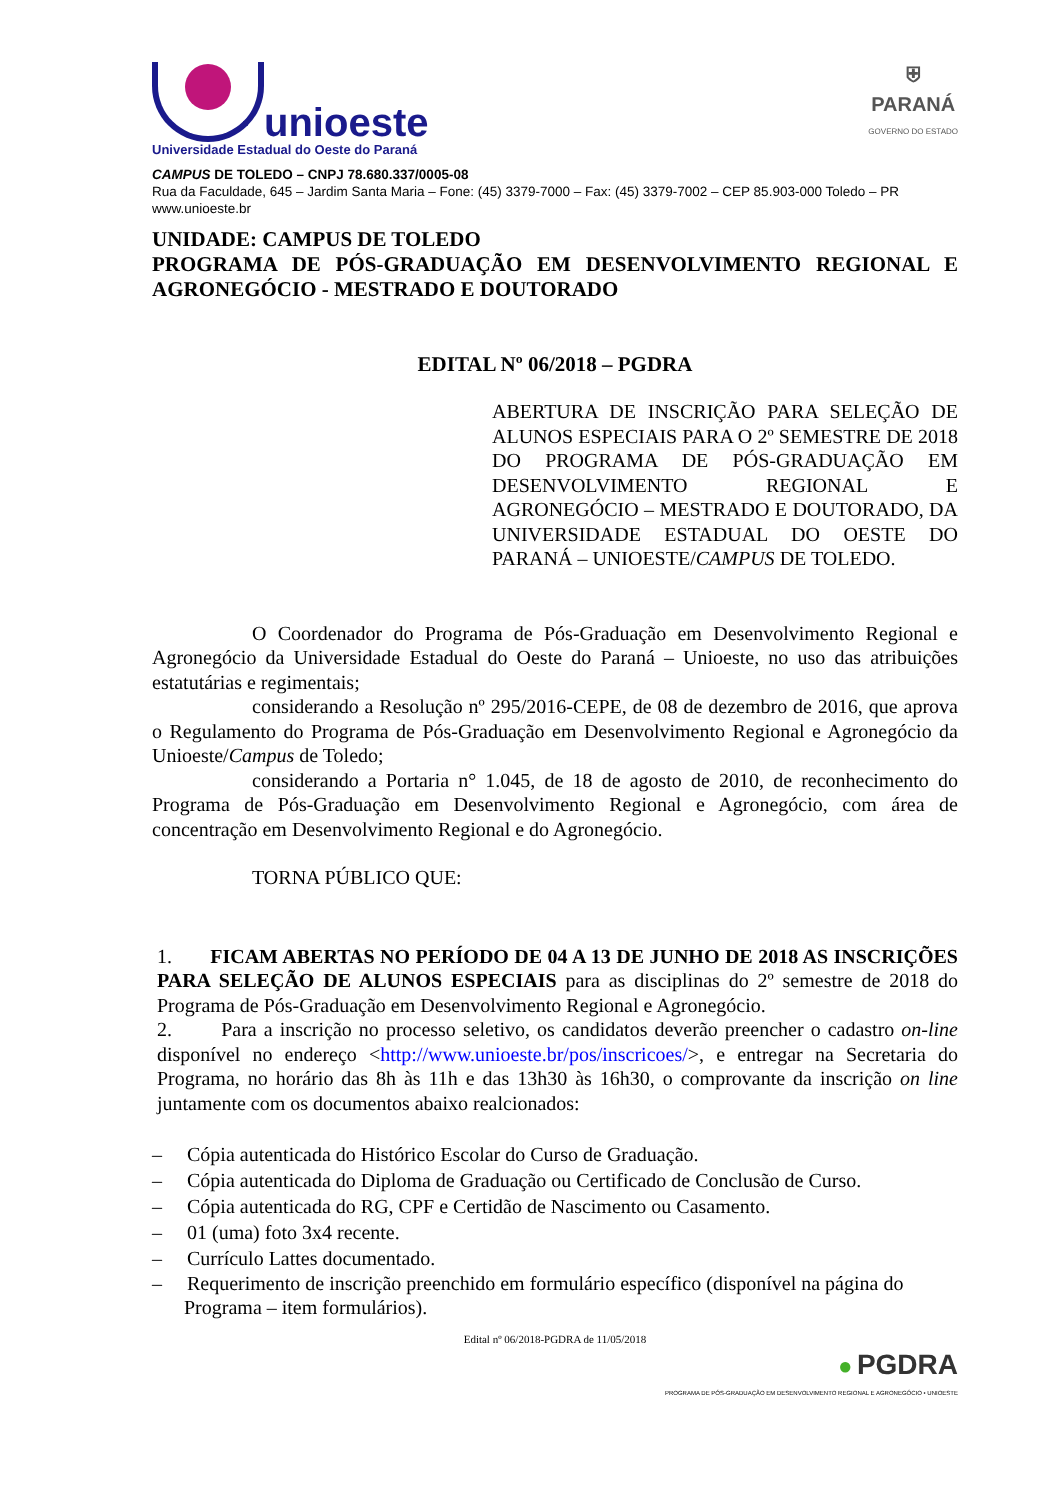unioeste
Universidade Estadual do Oeste do Paraná
⛨
PARANÁ
GOVERNO DO ESTADO
CAMPUS DE TOLEDO – CNPJ 78.680.337/0005-08
Rua da Faculdade, 645 – Jardim Santa Maria – Fone: (45) 3379-7000 – Fax: (45) 3379-7002 – CEP 85.903-000 Toledo – PR
www.unioeste.br
UNIDADE: CAMPUS DE TOLEDO
PROGRAMA DE PÓS-GRADUAÇÃO EM DESENVOLVIMENTO REGIONAL E AGRONEGÓCIO - MESTRADO E DOUTORADO
EDITAL Nº 06/2018 – PGDRA
ABERTURA DE INSCRIÇÃO PARA SELEÇÃO DE ALUNOS ESPECIAIS PARA O 2º SEMESTRE DE 2018 DO PROGRAMA DE PÓS-GRADUAÇÃO EM DESENVOLVIMENTO REGIONAL E AGRONEGÓCIO – MESTRADO E DOUTORADO, DA UNIVERSIDADE ESTADUAL DO OESTE DO PARANÁ – UNIOESTE/CAMPUS DE TOLEDO.
O Coordenador do Programa de Pós-Graduação em Desenvolvimento Regional e Agronegócio da Universidade Estadual do Oeste do Paraná – Unioeste, no uso das atribuições estatutárias e regimentais;
considerando a Resolução nº 295/2016-CEPE, de 08 de dezembro de 2016, que aprova o Regulamento do Programa de Pós-Graduação em Desenvolvimento Regional e Agronegócio da Unioeste/Campus de Toledo;
considerando a Portaria n° 1.045, de 18 de agosto de 2010, de reconhecimento do Programa de Pós-Graduação em Desenvolvimento Regional e Agronegócio, com área de concentração em Desenvolvimento Regional e do Agronegócio.
TORNA PÚBLICO QUE:
1. FICAM ABERTAS NO PERÍODO DE 04 A 13 DE JUNHO DE 2018 AS INSCRIÇÕES PARA SELEÇÃO DE ALUNOS ESPECIAIS para as disciplinas do 2º semestre de 2018 do Programa de Pós-Graduação em Desenvolvimento Regional e Agronegócio.
2. Para a inscrição no processo seletivo, os candidatos deverão preencher o cadastro on-line disponível no endereço <http://www.unioeste.br/pos/inscricoes/>, e entregar na Secretaria do Programa, no horário das 8h às 11h e das 13h30 às 16h30, o comprovante da inscrição on line juntamente com os documentos abaixo realcionados:
– Cópia autenticada do Histórico Escolar do Curso de Graduação.
– Cópia autenticada do Diploma de Graduação ou Certificado de Conclusão de Curso.
– Cópia autenticada do RG, CPF e Certidão de Nascimento ou Casamento.
– 01 (uma) foto 3x4 recente.
– Currículo Lattes documentado.
– Requerimento de inscrição preenchido em formulário específico (disponível na página do Programa – item formulários).
Edital nº 06/2018-PGDRA de 11/05/2018
● PGDRA
PROGRAMA DE PÓS-GRADUAÇÃO EM DESENVOLVIMENTO REGIONAL E AGRONEGÓCIO • UNIOESTE